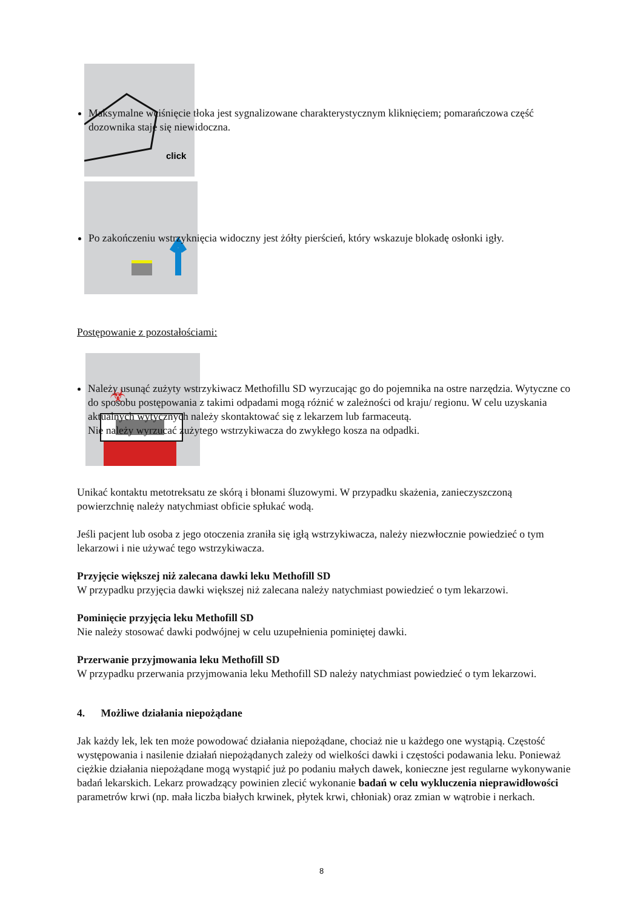click
Maksymalne wciśnięcie tłoka jest sygnalizowane charakterystycznym kliknięciem; pomarańczowa część dozownika staje się niewidoczna.
Po zakończeniu wstrzyknięcia widoczny jest żółty pierścień, który wskazuje blokadę osłonki igły.
Postępowanie z pozostałościami:
☣
Należy usunąć zużyty wstrzykiwacz Methofillu SD wyrzucając go do pojemnika na ostre narzędzia. Wytyczne co do sposobu postępowania z takimi odpadami mogą różnić w zależności od kraju/ regionu. W celu uzyskania aktualnych wytycznych należy skontaktować się z lekarzem lub farmaceutą.
Nie należy wyrzucać zużytego wstrzykiwacza do zwykłego kosza na odpadki.
Unikać kontaktu metotreksatu ze skórą i błonami śluzowymi. W przypadku skażenia, zanieczyszczoną powierzchnię należy natychmiast obficie spłukać wodą.
Jeśli pacjent lub osoba z jego otoczenia zraniła się igłą wstrzykiwacza, należy niezwłocznie powiedzieć o tym lekarzowi i nie używać tego wstrzykiwacza.
Przyjęcie większej niż zalecana dawki leku Methofill SD
W przypadku przyjęcia dawki większej niż zalecana należy natychmiast powiedzieć o tym lekarzowi.
Pominięcie przyjęcia leku Methofill SD
Nie należy stosować dawki podwójnej w celu uzupełnienia pominiętej dawki.
Przerwanie przyjmowania leku Methofill SD
W przypadku przerwania przyjmowania leku Methofill SD należy natychmiast powiedzieć o tym lekarzowi.
4. Możliwe działania niepożądane
Jak każdy lek, lek ten może powodować działania niepożądane, chociaż nie u każdego one wystąpią. Częstość występowania i nasilenie działań niepożądanych zależy od wielkości dawki i częstości podawania leku. Ponieważ ciężkie działania niepożądane mogą wystąpić już po podaniu małych dawek, konieczne jest regularne wykonywanie badań lekarskich. Lekarz prowadzący powinien zlecić wykonanie badań w celu wykluczenia nieprawidłowości parametrów krwi (np. mała liczba białych krwinek, płytek krwi, chłoniak) oraz zmian w wątrobie i nerkach.
8